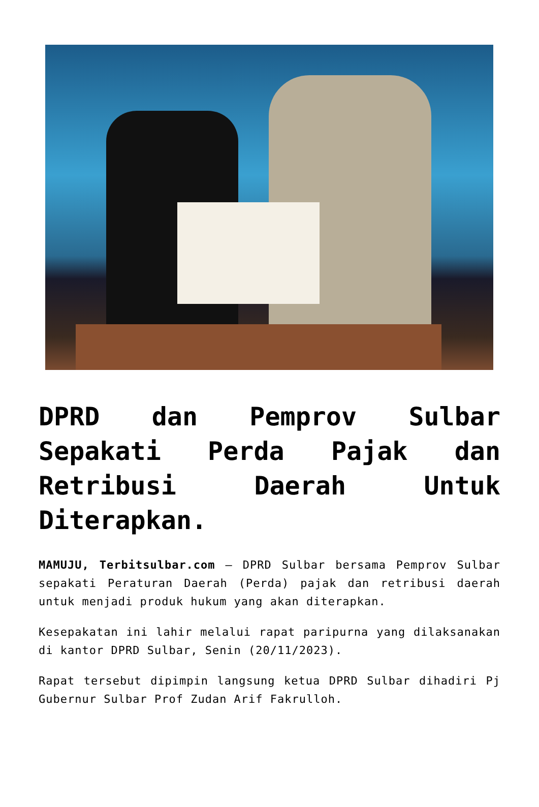DPRD dan Pemprov Sulbar Sepakati Perda Pajak dan Retribusi Daerah Untuk Diterapkan.
MAMUJU, Terbitsulbar.com – DPRD Sulbar bersama Pemprov Sulbar sepakati Peraturan Daerah (Perda) pajak dan retribusi daerah untuk menjadi produk hukum yang akan diterapkan.
Kesepakatan ini lahir melalui rapat paripurna yang dilaksanakan di kantor DPRD Sulbar, Senin (20/11/2023).
Rapat tersebut dipimpin langsung ketua DPRD Sulbar dihadiri Pj Gubernur Sulbar Prof Zudan Arif Fakrulloh.